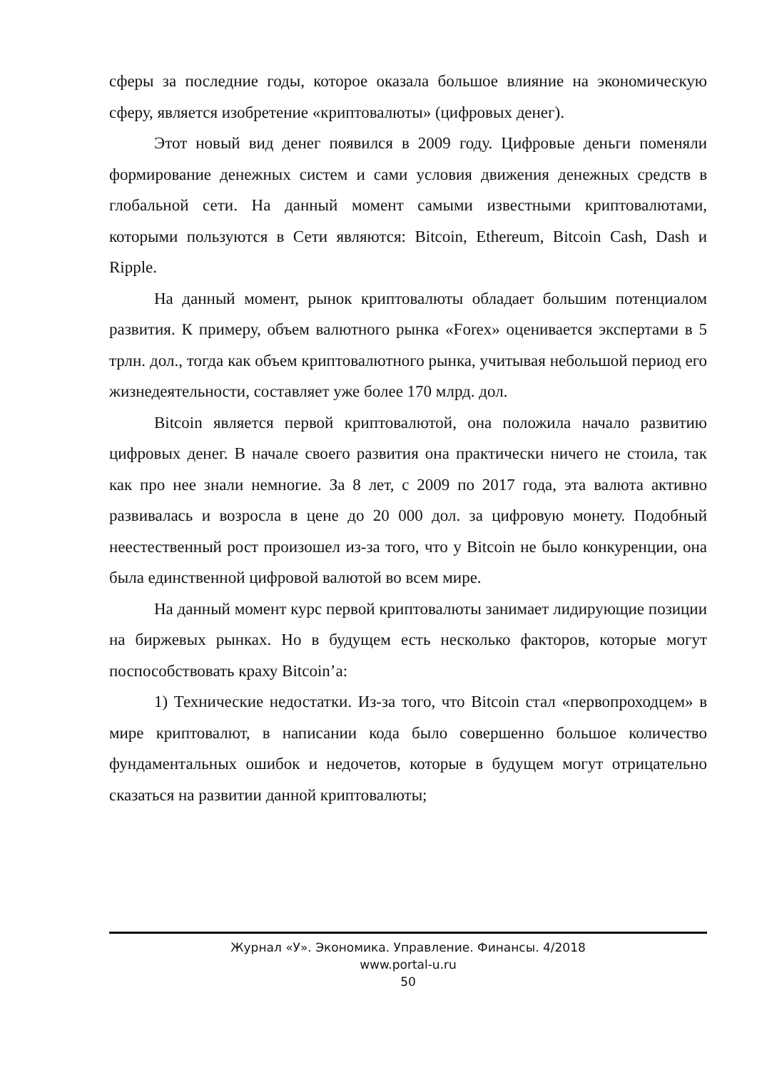сферы за последние годы, которое оказала большое влияние на экономическую сферу, является изобретение «криптовалюты» (цифровых денег).
Этот новый вид денег появился в 2009 году. Цифровые деньги поменяли формирование денежных систем и сами условия движения денежных средств в глобальной сети. На данный момент самыми известными криптовалютами, которыми пользуются в Сети являются: Bitcoin, Ethereum, Bitcoin Cash, Dash и Ripple.
На данный момент, рынок криптовалюты обладает большим потенциалом развития. К примеру, объем валютного рынка «Forex» оценивается экспертами в 5 трлн. дол., тогда как объем криптовалютного рынка, учитывая небольшой период его жизнедеятельности, составляет уже более 170 млрд. дол.
Bitcoin является первой криптовалютой, она положила начало развитию цифровых денег. В начале своего развития она практически ничего не стоила, так как про нее знали немногие. За 8 лет, с 2009 по 2017 года, эта валюта активно развивалась и возросла в цене до 20 000 дол. за цифровую монету. Подобный неестественный рост произошел из-за того, что у Bitcoin не было конкуренции, она была единственной цифровой валютой во всем мире.
На данный момент курс первой криптовалюты занимает лидирующие позиции на биржевых рынках. Но в будущем есть несколько факторов, которые могут поспособствовать краху Bitcoin’a:
1) Технические недостатки. Из-за того, что Bitcoin стал «первопроходцем» в мире криптовалют, в написании кода было совершенно большое количество фундаментальных ошибок и недочетов, которые в будущем могут отрицательно сказаться на развитии данной криптовалюты;
Журнал «У». Экономика. Управление. Финансы. 4/2018
www.portal-u.ru
50